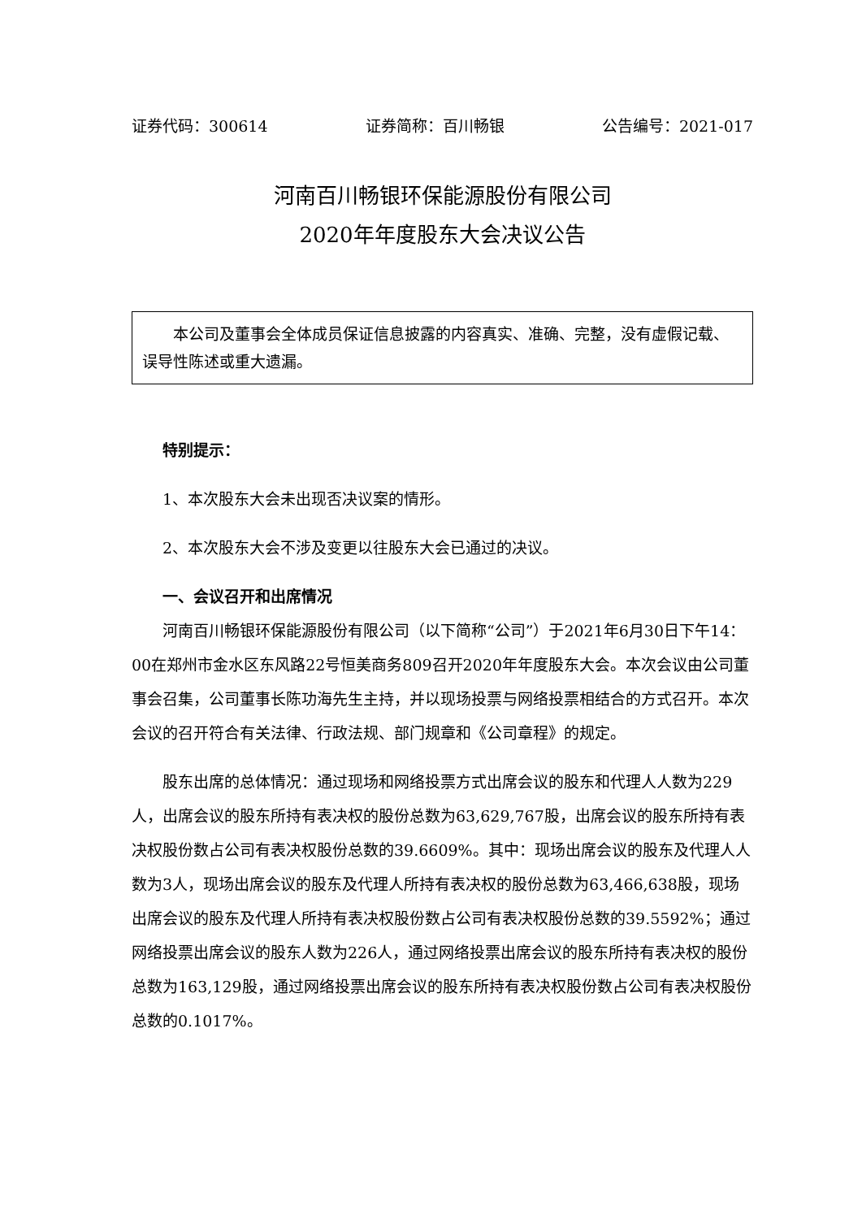证券代码：300614 证券简称：百川畅银 公告编号：2021-017
河南百川畅银环保能源股份有限公司
2020年年度股东大会决议公告
本公司及董事会全体成员保证信息披露的内容真实、准确、完整，没有虚假记载、误导性陈述或重大遗漏。
特别提示：
1、本次股东大会未出现否决议案的情形。
2、本次股东大会不涉及变更以往股东大会已通过的决议。
一、会议召开和出席情况
河南百川畅银环保能源股份有限公司（以下简称“公司”）于2021年6月30日下午14：00在郑州市金水区东风路22号恒美商务809召开2020年年度股东大会。本次会议由公司董事会召集，公司董事长陈功海先生主持，并以现场投票与网络投票相结合的方式召开。本次会议的召开符合有关法律、行政法规、部门规章和《公司章程》的规定。
股东出席的总体情况：通过现场和网络投票方式出席会议的股东和代理人人数为229人，出席会议的股东所持有表决权的股份总数为63,629,767股，出席会议的股东所持有表决权股份数占公司有表决权股份总数的39.6609%。其中：现场出席会议的股东及代理人人数为3人，现场出席会议的股东及代理人所持有表决权的股份总数为63,466,638股，现场出席会议的股东及代理人所持有表决权股份数占公司有表决权股份总数的39.5592%；通过网络投票出席会议的股东人数为226人，通过网络投票出席会议的股东所持有表决权的股份总数为163,129股，通过网络投票出席会议的股东所持有表决权股份数占公司有表决权股份总数的0.1017%。